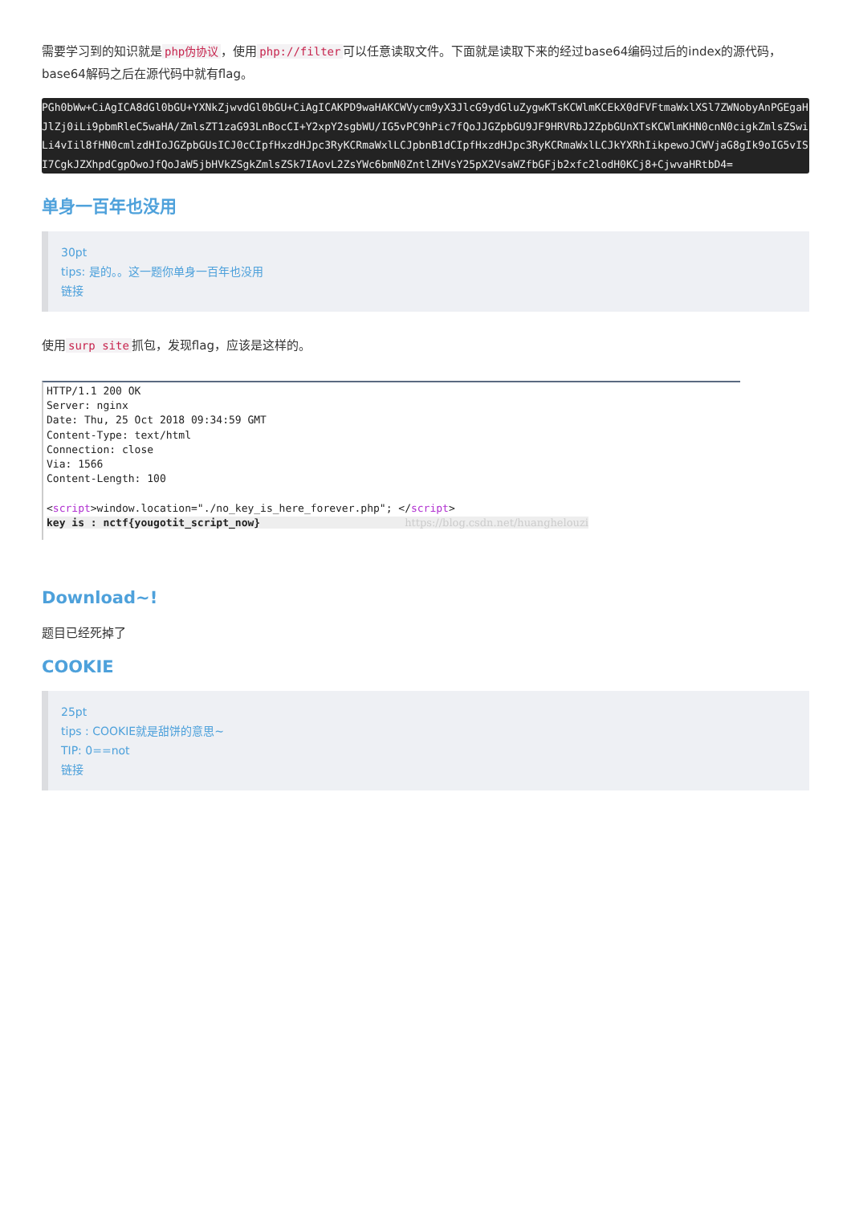需要学习到的知识就是 php伪协议 ，使用 php://filter 可以任意读取文件。下面就是读取下来的经过base64编码过后的index的源代码，base64解码之后在源代码中就有flag。
PGh0bWw+CiAgICA8dGl0bGU+YXNkZjwvdGl0bGU+CiAgICAKPD9waHAKCWVycm9yX3JlcG9ydGluZygwKTsKCWlmKCEkX0dFVFtmaWxlXSl7ZWNobyAnPGEgaHJlZj0iLi9pbmRleC5waHA/ZmlsZT1zaG93LnBocCI+Y2xpY2sgbWU/IG5vPC9hPic7fQoJJGZpbGU9JF9HRVRbJ2ZpbGUnXTsKCWlmKHN0cnN0cigkZmlsZSwiLi4vIil8fHN0cmlzdHIoJGZpbGUsICJ0cCIpfHxzdHJpc3RyKCRmaWxlLCJpbnB1dCIpfHxzdHJpc3RyKCRmaWxlLCJkYXRhIikpewoJCWVjaG8gIk9oIG5vISI7CgkJZXhpdCgpOwoJfQoJaW5jbHVkZSgkZmlsZSk7IAovL2ZsYWc6bmN0ZntlZHVsY25pX2VsaWZfbGFjb2xfc2lodH0KCj8+CjwvaHRtbD4=
单身一百年也没用
30pt
tips: 是的。。这一题你单身一百年也没用
链接
使用 surp site 抓包，发现flag，应该是这样的。
HTTP/1.1 200 OK Server: nginx Date: Thu, 25 Oct 2018 09:34:59 GMT Content-Type: text/html Connection: close Via: 1566 Content-Length: 100 <script>window.location="./no_key_is_here_forever.php"; </script> key is : nctf{yougotit_script_now} https://blog.csdn.net/huanghelouzi
Download~!
题目已经死掉了
COOKIE
25pt
tips : COOKIE就是甜饼的意思~
TIP: 0==not
链接